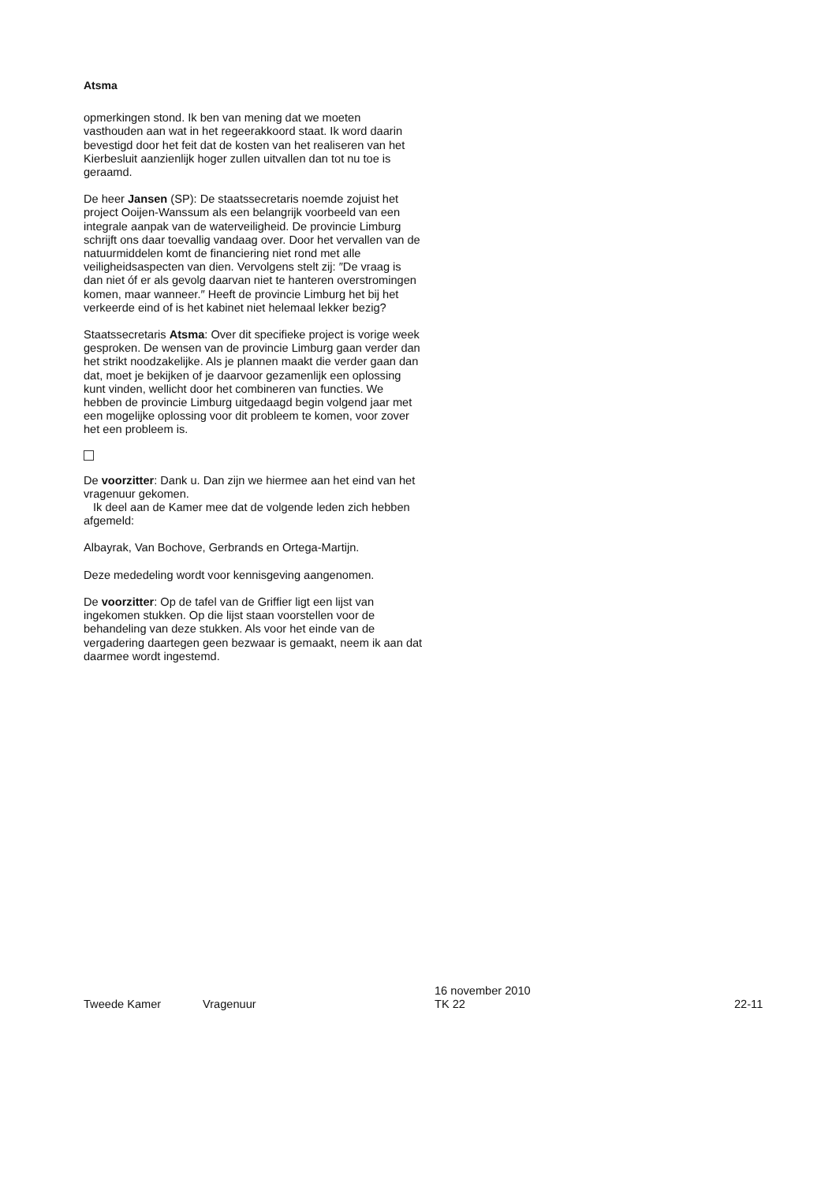Atsma
opmerkingen stond. Ik ben van mening dat we moeten vasthouden aan wat in het regeerakkoord staat. Ik word daarin bevestigd door het feit dat de kosten van het realiseren van het Kierbesluit aanzienlijk hoger zullen uitvallen dan tot nu toe is geraamd.
De heer Jansen (SP): De staatssecretaris noemde zojuist het project Ooijen-Wanssum als een belangrijk voorbeeld van een integrale aanpak van de waterveiligheid. De provincie Limburg schrijft ons daar toevallig vandaag over. Door het vervallen van de natuurmiddelen komt de financiering niet rond met alle veiligheidsaspecten van dien. Vervolgens stelt zij: ″De vraag is dan niet óf er als gevolg daarvan niet te hanteren overstromingen komen, maar wanneer.″ Heeft de provincie Limburg het bij het verkeerde eind of is het kabinet niet helemaal lekker bezig?
Staatssecretaris Atsma: Over dit specifieke project is vorige week gesproken. De wensen van de provincie Limburg gaan verder dan het strikt noodzakelijke. Als je plannen maakt die verder gaan dan dat, moet je bekijken of je daarvoor gezamenlijk een oplossing kunt vinden, wellicht door het combineren van functies. We hebben de provincie Limburg uitgedaagd begin volgend jaar met een mogelijke oplossing voor dit probleem te komen, voor zover het een probleem is.
De voorzitter: Dank u. Dan zijn we hiermee aan het eind van het vragenuur gekomen.
Ik deel aan de Kamer mee dat de volgende leden zich hebben afgemeld:
Albayrak, Van Bochove, Gerbrands en Ortega-Martijn.
Deze mededeling wordt voor kennisgeving aangenomen.
De voorzitter: Op de tafel van de Griffier ligt een lijst van ingekomen stukken. Op die lijst staan voorstellen voor de behandeling van deze stukken. Als voor het einde van de vergadering daartegen geen bezwaar is gemaakt, neem ik aan dat daarmee wordt ingestemd.
Tweede Kamer
Vragenuur
16 november 2010
TK 22
22-11